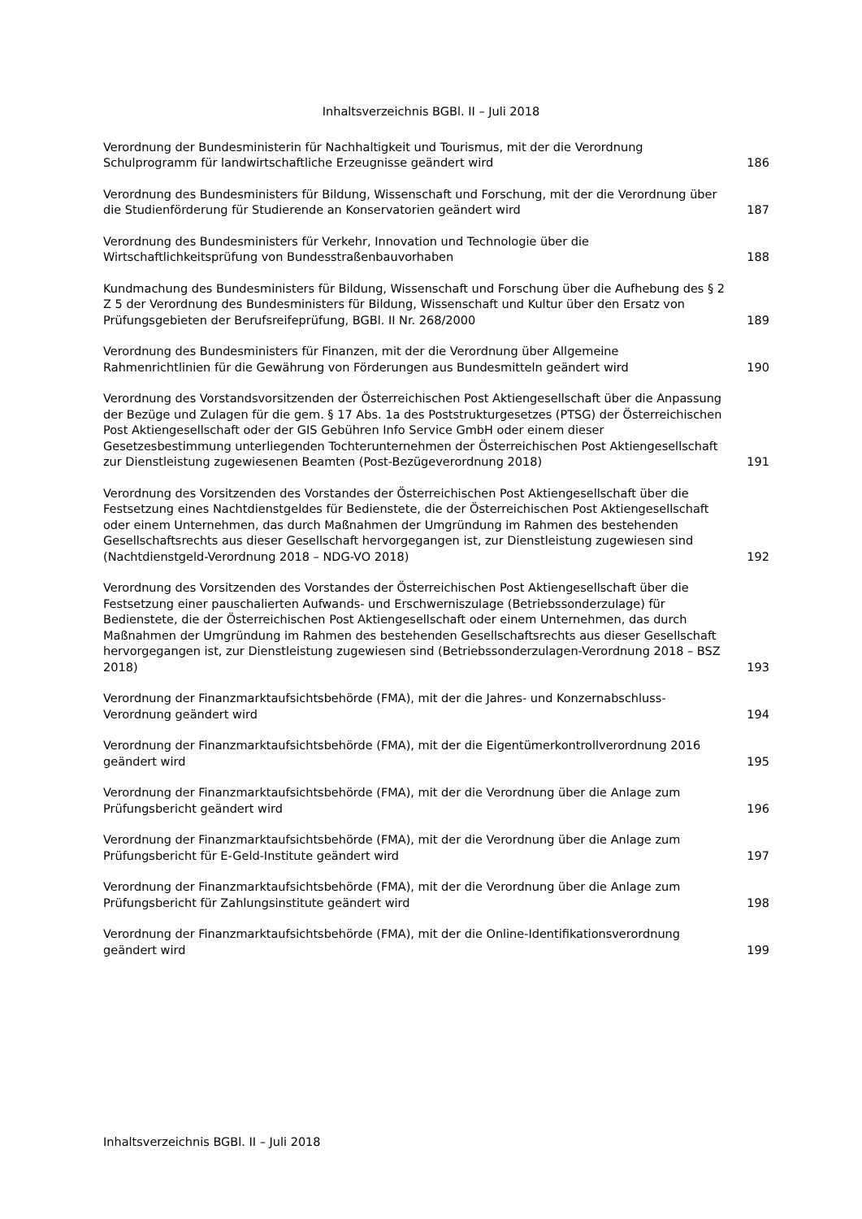Inhaltsverzeichnis BGBl. II – Juli 2018
Verordnung der Bundesministerin für Nachhaltigkeit und Tourismus, mit der die Verordnung Schulprogramm für landwirtschaftliche Erzeugnisse geändert wird
186
Verordnung des Bundesministers für Bildung, Wissenschaft und Forschung, mit der die Verordnung über die Studienförderung für Studierende an Konservatorien geändert wird
187
Verordnung des Bundesministers für Verkehr, Innovation und Technologie über die Wirtschaftlichkeitsprüfung von Bundesstraßenbauvorhaben
188
Kundmachung des Bundesministers für Bildung, Wissenschaft und Forschung über die Aufhebung des § 2 Z 5 der Verordnung des Bundesministers für Bildung, Wissenschaft und Kultur über den Ersatz von Prüfungsgebieten der Berufsreifeprüfung, BGBl. II Nr. 268/2000
189
Verordnung des Bundesministers für Finanzen, mit der die Verordnung über Allgemeine Rahmenrichtlinien für die Gewährung von Förderungen aus Bundesmitteln geändert wird
190
Verordnung des Vorstandsvorsitzenden der Österreichischen Post Aktiengesellschaft über die Anpassung der Bezüge und Zulagen für die gem. § 17 Abs. 1a des Poststrukturgesetzes (PTSG) der Österreichischen Post Aktiengesellschaft oder der GIS Gebühren Info Service GmbH oder einem dieser Gesetzesbestimmung unterliegenden Tochterunternehmen der Österreichischen Post Aktiengesellschaft zur Dienstleistung zugewiesenen Beamten (Post-Bezügeverordnung 2018)
191
Verordnung des Vorsitzenden des Vorstandes der Österreichischen Post Aktiengesellschaft über die Festsetzung eines Nachtdienstgeldes für Bedienstete, die der Österreichischen Post Aktiengesellschaft oder einem Unternehmen, das durch Maßnahmen der Umgründung im Rahmen des bestehenden Gesellschaftsrechts aus dieser Gesellschaft hervorgegangen ist, zur Dienstleistung zugewiesen sind (Nachtdienstgeld-Verordnung 2018 – NDG-VO 2018)
192
Verordnung des Vorsitzenden des Vorstandes der Österreichischen Post Aktiengesellschaft über die Festsetzung einer pauschalierten Aufwands- und Erschwerniszulage (Betriebssonderzulage) für Bedienstete, die der Österreichischen Post Aktiengesellschaft oder einem Unternehmen, das durch Maßnahmen der Umgründung im Rahmen des bestehenden Gesellschaftsrechts aus dieser Gesellschaft hervorgegangen ist, zur Dienstleistung zugewiesen sind (Betriebssonderzulagen-Verordnung 2018 – BSZ 2018)
193
Verordnung der Finanzmarktaufsichtsbehörde (FMA), mit der die Jahres- und Konzernabschluss-Verordnung geändert wird
194
Verordnung der Finanzmarktaufsichtsbehörde (FMA), mit der die Eigentümerkontrollverordnung 2016 geändert wird
195
Verordnung der Finanzmarktaufsichtsbehörde (FMA), mit der die Verordnung über die Anlage zum Prüfungsbericht geändert wird
196
Verordnung der Finanzmarktaufsichtsbehörde (FMA), mit der die Verordnung über die Anlage zum Prüfungsbericht für E-Geld-Institute geändert wird
197
Verordnung der Finanzmarktaufsichtsbehörde (FMA), mit der die Verordnung über die Anlage zum Prüfungsbericht für Zahlungsinstitute geändert wird
198
Verordnung der Finanzmarktaufsichtsbehörde (FMA), mit der die Online-Identifikationsverordnung geändert wird
199
Inhaltsverzeichnis BGBl. II – Juli 2018